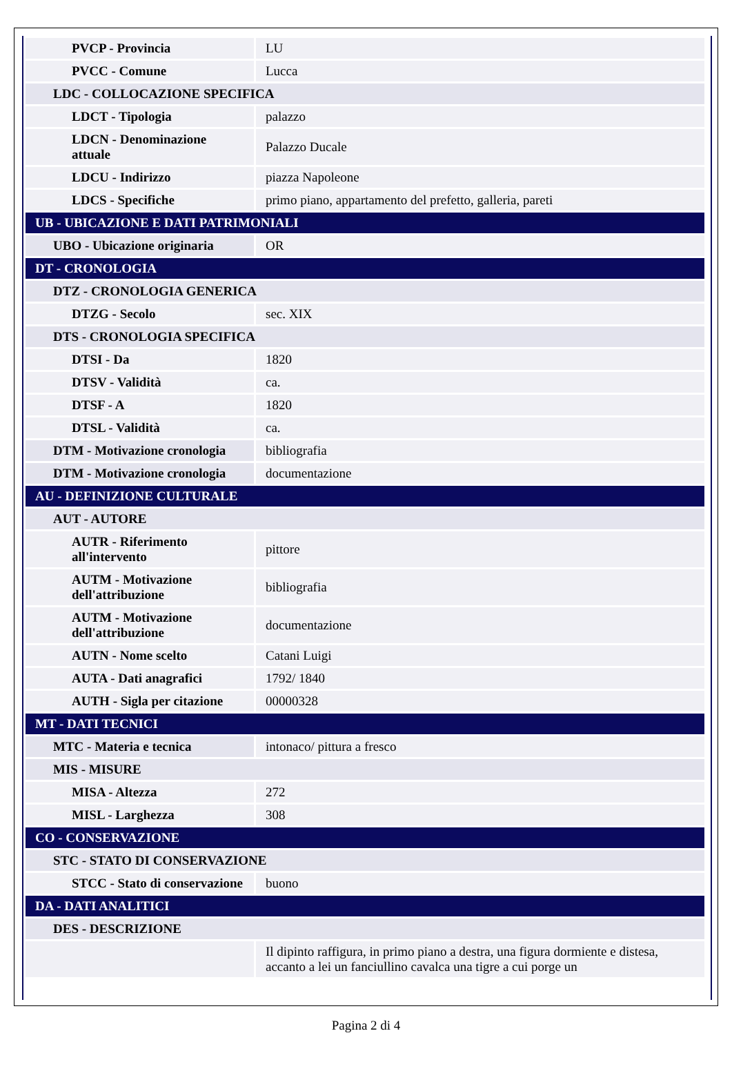| PVCP - Provincia | LU |
| PVCC - Comune | Lucca |
| LDC - COLLOCAZIONE SPECIFICA | |
| LDCT - Tipologia | palazzo |
| LDCN - Denominazione attuale | Palazzo Ducale |
| LDCU - Indirizzo | piazza Napoleone |
| LDCS - Specifiche | primo piano, appartamento del prefetto, galleria, pareti |
| UB - UBICAZIONE E DATI PATRIMONIALI | |
| UBO - Ubicazione originaria | OR |
| DT - CRONOLOGIA | |
| DTZ - CRONOLOGIA GENERICA | |
| DTZG - Secolo | sec. XIX |
| DTS - CRONOLOGIA SPECIFICA | |
| DTSI - Da | 1820 |
| DTSV - Validità | ca. |
| DTSF - A | 1820 |
| DTSL - Validità | ca. |
| DTM - Motivazione cronologia | bibliografia |
| DTM - Motivazione cronologia | documentazione |
| AU - DEFINIZIONE CULTURALE | |
| AUT - AUTORE | |
| AUTR - Riferimento all'intervento | pittore |
| AUTM - Motivazione dell'attribuzione | bibliografia |
| AUTM - Motivazione dell'attribuzione | documentazione |
| AUTN - Nome scelto | Catani Luigi |
| AUTA - Dati anagrafici | 1792/ 1840 |
| AUTH - Sigla per citazione | 00000328 |
| MT - DATI TECNICI | |
| MTC - Materia e tecnica | intonaco/ pittura a fresco |
| MIS - MISURE | |
| MISA - Altezza | 272 |
| MISL - Larghezza | 308 |
| CO - CONSERVAZIONE | |
| STC - STATO DI CONSERVAZIONE | |
| STCC - Stato di conservazione | buono |
| DA - DATI ANALITICI | |
| DES - DESCRIZIONE | |
| | Il dipinto raffigura, in primo piano a destra, una figura dormiente e distesa, accanto a lei un fanciullino cavalca una tigre a cui porge un |
Pagina 2 di 4